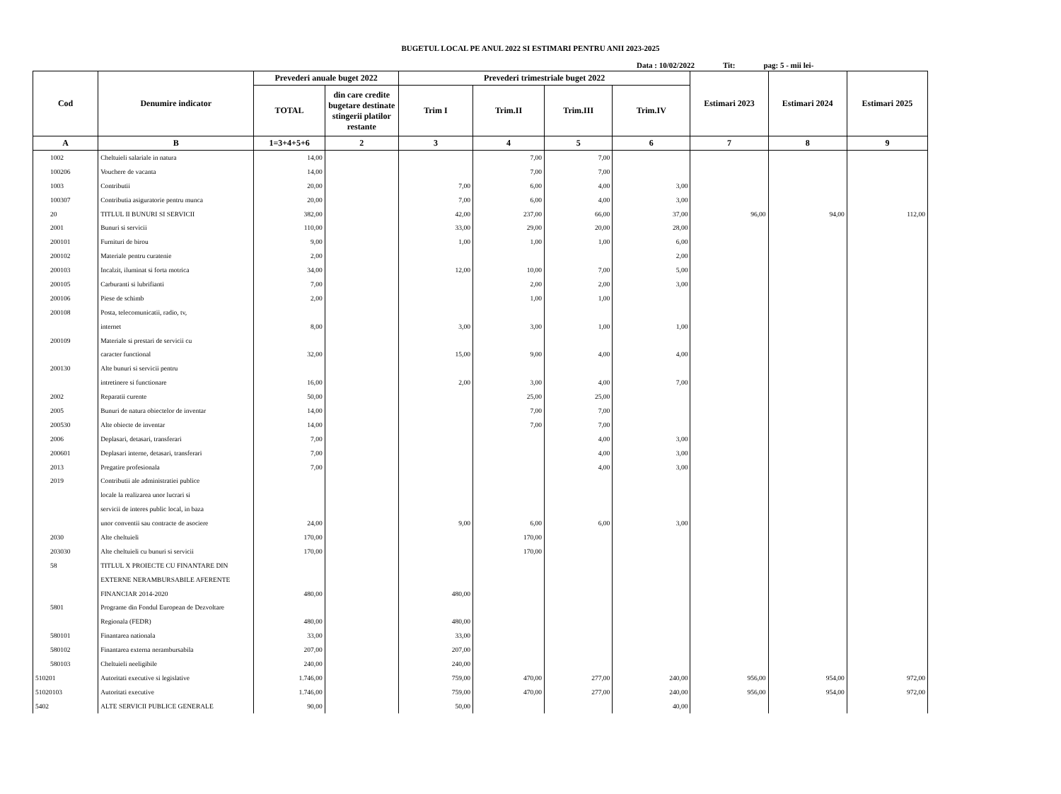BUGETUL LOCAL PE ANUL 2022 SI ESTIMARI PENTRU ANII 2023-2025
Data : 10/02/2022 Tit: pag: 5 - mii lei-
| Cod | Denumire indicator | Prevederi anuale buget 2022 | | Prevederi trimestriale buget 2022 | | | | Estimari 2023 | Estimari 2024 | Estimari 2025 |
| --- | --- | --- | --- | --- | --- | --- | --- | --- | --- | --- |
| | | TOTAL | din care credite bugetare destinate stingerii platilor restante | Trim I | Trim.II | Trim.III | Trim.IV | | | |
| A | B | 1=3+4+5+6 | 2 | 3 | 4 | 5 | 6 | 7 | 8 | 9 |
| 1002 | Cheltuieli salariale in natura | 14,00 | | | 7,00 | 7,00 | | | | |
| 100206 | Vouchere de vacanta | 14,00 | | | 7,00 | 7,00 | | | | |
| 1003 | Contributii | 20,00 | | 7,00 | 6,00 | 4,00 | 3,00 | | | |
| 100307 | Contributia asiguratorie pentru munca | 20,00 | | 7,00 | 6,00 | 4,00 | 3,00 | | | |
| 20 | TITLUL II BUNURI SI SERVICII | 382,00 | | 42,00 | 237,00 | 66,00 | 37,00 | 96,00 | 94,00 | 112,00 |
| 2001 | Bunuri si servicii | 110,00 | | 33,00 | 29,00 | 20,00 | 28,00 | | | |
| 200101 | Furnituri de birou | 9,00 | | 1,00 | 1,00 | 1,00 | 6,00 | | | |
| 200102 | Materiale pentru curatenie | 2,00 | | | | | 2,00 | | | |
| 200103 | Incalzit, iluminat si forta motrica | 34,00 | | 12,00 | 10,00 | 7,00 | 5,00 | | | |
| 200105 | Carburanti si lubrifianti | 7,00 | | | 2,00 | 2,00 | 3,00 | | | |
| 200106 | Piese de schimb | 2,00 | | | 1,00 | 1,00 | | | | |
| 200108 | Posta, telecomunicatii, radio, tv, | | | | | | | | | |
| | internet | 8,00 | | 3,00 | 3,00 | 1,00 | 1,00 | | | |
| 200109 | Materiale si prestari de servicii cu | | | | | | | | | |
| | caracter functional | 32,00 | | 15,00 | 9,00 | 4,00 | 4,00 | | | |
| 200130 | Alte bunuri si servicii pentru | | | | | | | | | |
| | intretinere si functionare | 16,00 | | 2,00 | 3,00 | 4,00 | 7,00 | | | |
| 2002 | Reparatii curente | 50,00 | | | 25,00 | 25,00 | | | | |
| 2005 | Bunuri de natura obiectelor de inventar | 14,00 | | | 7,00 | 7,00 | | | | |
| 200530 | Alte obiecte de inventar | 14,00 | | | 7,00 | 7,00 | | | | |
| 2006 | Deplasari, detasari, transferari | 7,00 | | | | 4,00 | 3,00 | | | |
| 200601 | Deplasari interne, detasari, transferari | 7,00 | | | | 4,00 | 3,00 | | | |
| 2013 | Pregatire profesionala | 7,00 | | | | 4,00 | 3,00 | | | |
| 2019 | Contributii ale administratiei publice | | | | | | | | | |
| | locale la realizarea unor lucrari si | | | | | | | | | |
| | servicii de interes public local, in baza | | | | | | | | | |
| | unor conventii sau contracte de asociere | 24,00 | | 9,00 | 6,00 | 6,00 | 3,00 | | | |
| 2030 | Alte cheltuieli | 170,00 | | | 170,00 | | | | | |
| 203030 | Alte cheltuieli cu bunuri si servicii | 170,00 | | | 170,00 | | | | | |
| 58 | TITLUL X PROIECTE CU FINANTARE DIN | | | | | | | | | |
| | EXTERNE NERAMBURSABILE AFERENTE | | | | | | | | | |
| | FINANCIAR 2014-2020 | 480,00 | | 480,00 | | | | | | |
| 5801 | Programe din Fondul European de Dezvoltare | | | | | | | | | |
| | Regionala (FEDR) | 480,00 | | 480,00 | | | | | | |
| 580101 | Finantarea nationala | 33,00 | | 33,00 | | | | | | |
| 580102 | Finantarea externa nerambursabila | 207,00 | | 207,00 | | | | | | |
| 580103 | Cheltuieli neeligibile | 240,00 | | 240,00 | | | | | | |
| 510201 | Autoritati executive si legislative | 1.746,00 | | 759,00 | 470,00 | 277,00 | 240,00 | 956,00 | 954,00 | 972,00 |
| 51020103 | Autoritati executive | 1.746,00 | | 759,00 | 470,00 | 277,00 | 240,00 | 956,00 | 954,00 | 972,00 |
| 5402 | ALTE SERVICII PUBLICE GENERALE | 90,00 | | 50,00 | | | 40,00 | | | |